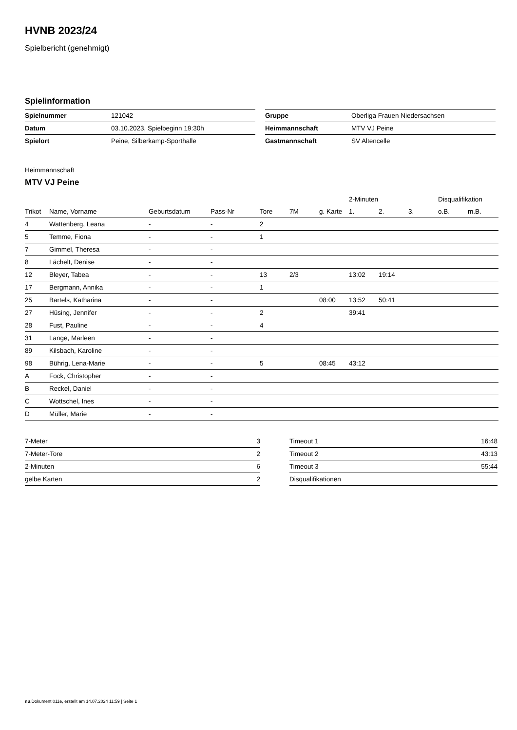HVNB 2023/24
Spielbericht (genehmigt)
Spielinformation
| Spielnummer | 121042 |
| Datum | 03.10.2023, Spielbeginn 19:30h |
| Spielort | Peine, Silberkamp-Sporthalle |
| Gruppe | Oberliga Frauen Niedersachsen |
| Heimmannschaft | MTV VJ Peine |
| Gastmannschaft | SV Altencelle |
Heimmannschaft
MTV VJ Peine
| | | | | | | | 2-Minuten | | | Disqualifikation | |
| --- | --- | --- | --- | --- | --- | --- | --- | --- | --- | --- | --- |
| Trikot | Name, Vorname | Geburtsdatum | Pass-Nr | Tore | 7M | g. Karte | 1. | 2. | 3. | o.B. | m.B. |
| 4 | Wattenberg, Leana | - | - | 2 | | | | | | | |
| 5 | Temme, Fiona | - | - | 1 | | | | | | | |
| 7 | Gimmel, Theresa | - | - | | | | | | | | |
| 8 | Lächelt, Denise | - | - | | | | | | | | |
| 12 | Bleyer, Tabea | - | - | 13 | 2/3 | | 13:02 | 19:14 | | | |
| 17 | Bergmann, Annika | - | - | 1 | | | | | | | |
| 25 | Bartels, Katharina | - | - | | | 08:00 | 13:52 | 50:41 | | | |
| 27 | Hüsing, Jennifer | - | - | 2 | | | 39:41 | | | | |
| 28 | Fust, Pauline | - | - | 4 | | | | | | | |
| 31 | Lange, Marleen | - | - | | | | | | | | |
| 89 | Kilsbach, Karoline | - | - | | | | | | | | |
| 98 | Bührig, Lena-Marie | - | - | 5 | | 08:45 | 43:12 | | | | |
| A | Fock, Christopher | - | - | | | | | | | | |
| B | Reckel, Daniel | - | - | | | | | | | | |
| C | Wottschel, Ines | - | - | | | | | | | | |
| D | Müller, Marie | - | - | | | | | | | | |
| 7-Meter | 3 |
| 7-Meter-Tore | 2 |
| 2-Minuten | 6 |
| gelbe Karten | 2 |
| Timeout 1 | 16:48 |
| Timeout 2 | 43:13 |
| Timeout 3 | 55:44 |
| Disqualifikationen | |
nu.Dokument 011e, erstellt am 14.07.2024 11:59 | Seite 1